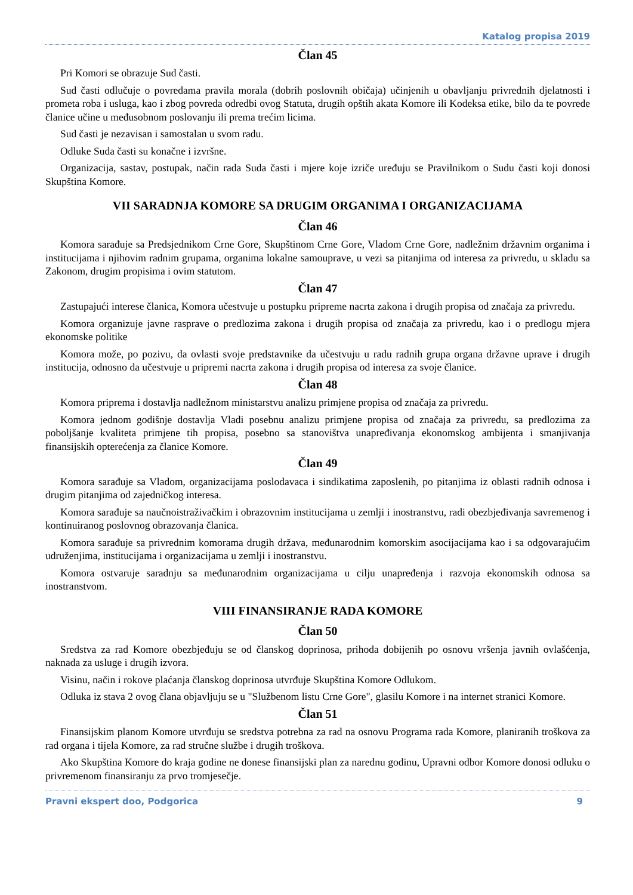Katalog propisa 2019
Član 45
Pri Komori se obrazuje Sud časti.
Sud časti odlučuje o povredama pravila morala (dobrih poslovnih običaja) učinjenih u obavljanju privrednih djelatnosti i prometa roba i usluga, kao i zbog povreda odredbi ovog Statuta, drugih opštih akata Komore ili Kodeksa etike, bilo da te povrede članice učine u međusobnom poslovanju ili prema trećim licima.
Sud časti je nezavisan i samostalan u svom radu.
Odluke Suda časti su konačne i izvršne.
Organizacija, sastav, postupak, način rada Suda časti i mjere koje izriče uređuju se Pravilnikom o Sudu časti koji donosi Skupština Komore.
VII SARADNJA KOMORE SA DRUGIM ORGANIMA I ORGANIZACIJAMA
Član 46
Komora sarađuje sa Predsjednikom Crne Gore, Skupštinom Crne Gore, Vladom Crne Gore, nadležnim državnim organima i institucijama i njihovim radnim grupama, organima lokalne samouprave, u vezi sa pitanjima od interesa za privredu, u skladu sa Zakonom, drugim propisima i ovim statutom.
Član 47
Zastupajući interese članica, Komora učestvuje u postupku pripreme nacrta zakona i drugih propisa od značaja za privredu.
Komora organizuje javne rasprave o predlozima zakona i drugih propisa od značaja za privredu, kao i o predlogu mjera ekonomske politike
Komora može, po pozivu, da ovlasti svoje predstavnike da učestvuju u radu radnih grupa organa državne uprave i drugih institucija, odnosno da učestvuje u pripremi nacrta zakona i drugih propisa od interesa za svoje članice.
Član 48
Komora priprema i dostavlja nadležnom ministarstvu analizu primjene propisa od značaja za privredu.
Komora jednom godišnje dostavlja Vladi posebnu analizu primjene propisa od značaja za privredu, sa predlozima za poboljšanje kvaliteta primjene tih propisa, posebno sa stanovištva unapređivanja ekonomskog ambijenta i smanjivanja finansijskih opterećenja za članice Komore.
Član 49
Komora sarađuje sa Vladom, organizacijama poslodavaca i sindikatima zaposlenih, po pitanjima iz oblasti radnih odnosa i drugim pitanjima od zajedničkog interesa.
Komora sarađuje sa naučnoistraživačkim i obrazovnim institucijama u zemlji i inostranstvu, radi obezbjeđivanja savremenog i kontinuiranog poslovnog obrazovanja članica.
Komora sarađuje sa privrednim komorama drugih država, međunarodnim komorskim asocijacijama kao i sa odgovarajućim udruženjima, institucijama i organizacijama u zemlji i inostranstvu.
Komora ostvaruje saradnju sa međunarodnim organizacijama u cilju unapređenja i razvoja ekonomskih odnosa sa inostranstvom.
VIII FINANSIRANJE RADA KOMORE
Član 50
Sredstva za rad Komore obezbjeđuju se od članskog doprinosa, prihoda dobijenih po osnovu vršenja javnih ovlašćenja, naknada za usluge i drugih izvora.
Visinu, način i rokove plaćanja članskog doprinosa utvrđuje Skupština Komore Odlukom.
Odluka iz stava 2 ovog člana objavljuju se u "Službenom listu Crne Gore", glasilu Komore i na internet stranici Komore.
Član 51
Finansijskim planom Komore utvrđuju se sredstva potrebna za rad na osnovu Programa rada Komore, planiranih troškova za rad organa i tijela Komore, za rad stručne službe i drugih troškova.
Ako Skupština Komore do kraja godine ne donese finansijski plan za narednu godinu, Upravni odbor Komore donosi odluku o privremenom finansiranju za prvo tromjesečje.
Pravni ekspert doo, Podgorica 9